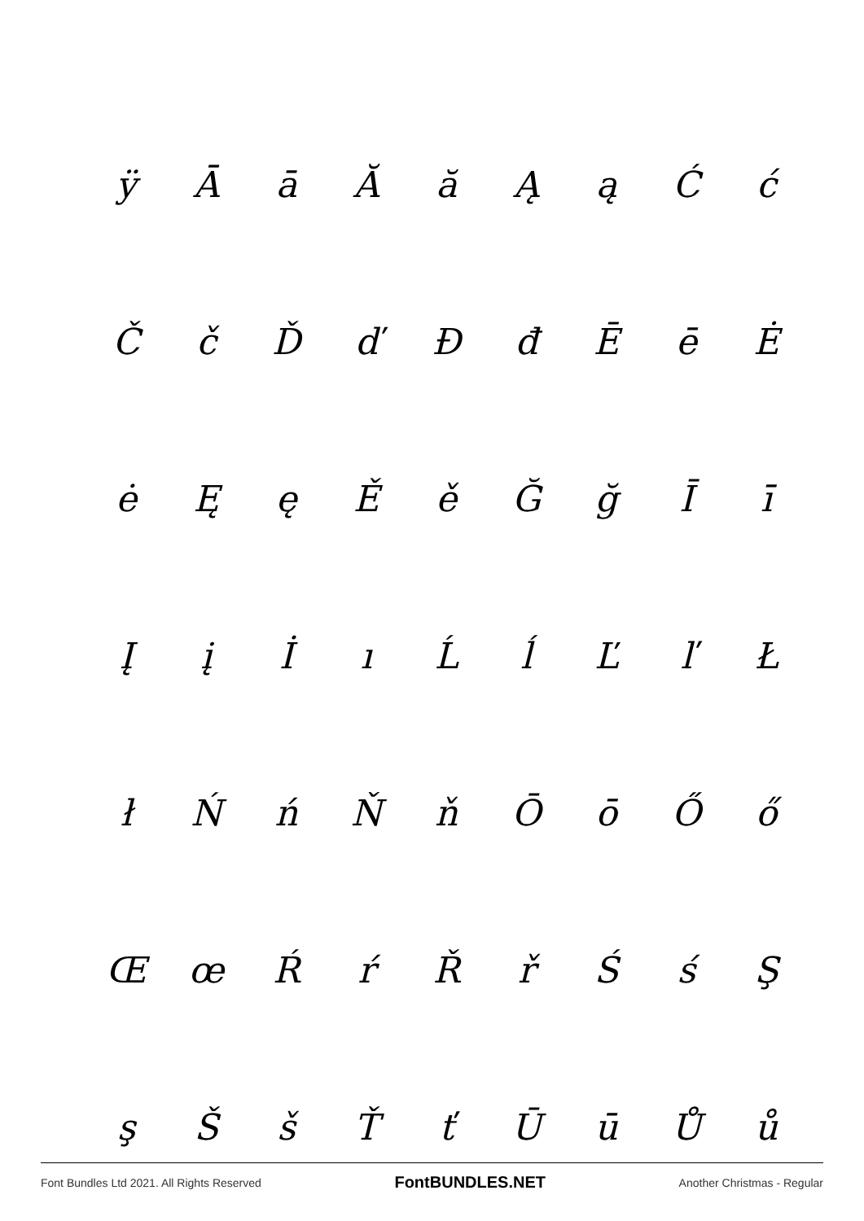ÿ Ā ā Ă ă Ą ą Ć ć
Č č Ď ď Đ đ Ē ē Ė
ė Ę ę Ě ě Ğ ğ Ī ī
Į į İ ı Ĺ ĺ Ľ ľ Ł
ł Ń ń Ň ň Ō ō Ő ő
Œ œ Ŕ ŕ Ř ř Ś ś Ş
ş Š š Ť ť Ū ū Ů ů
Font Bundles Ltd 2021. All Rights Reserved FontBUNDLES.NET Another Christmas - Regular